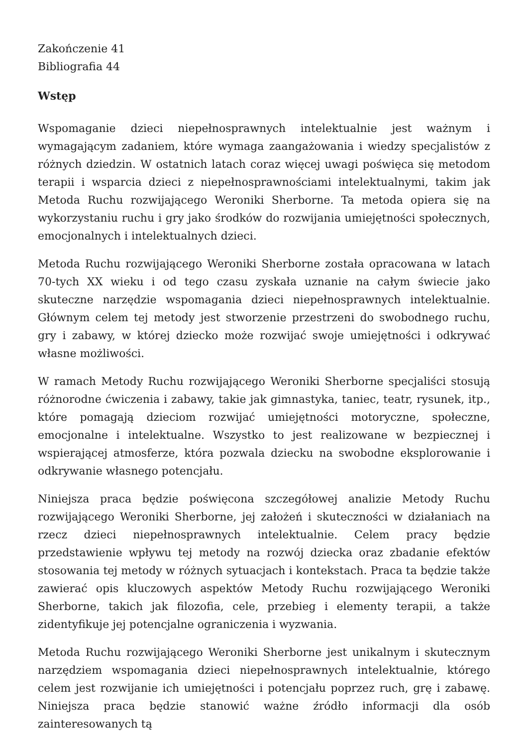Zakończenie 41
Bibliografia 44
Wstęp
Wspomaganie dzieci niepełnosprawnych intelektualnie jest ważnym i wymagającym zadaniem, które wymaga zaangażowania i wiedzy specjalistów z różnych dziedzin. W ostatnich latach coraz więcej uwagi poświęca się metodom terapii i wsparcia dzieci z niepełnosprawnościami intelektualnymi, takim jak Metoda Ruchu rozwijającego Weroniki Sherborne. Ta metoda opiera się na wykorzystaniu ruchu i gry jako środków do rozwijania umiejętności społecznych, emocjonalnych i intelektualnych dzieci.
Metoda Ruchu rozwijającego Weroniki Sherborne została opracowana w latach 70-tych XX wieku i od tego czasu zyskała uznanie na całym świecie jako skuteczne narzędzie wspomagania dzieci niepełnosprawnych intelektualnie. Głównym celem tej metody jest stworzenie przestrzeni do swobodnego ruchu, gry i zabawy, w której dziecko może rozwijać swoje umiejętności i odkrywać własne możliwości.
W ramach Metody Ruchu rozwijającego Weroniki Sherborne specjaliści stosują różnorodne ćwiczenia i zabawy, takie jak gimnastyka, taniec, teatr, rysunek, itp., które pomagają dzieciom rozwijać umiejętności motoryczne, społeczne, emocjonalne i intelektualne. Wszystko to jest realizowane w bezpiecznej i wspierającej atmosferze, która pozwala dziecku na swobodne eksplorowanie i odkrywanie własnego potencjału.
Niniejsza praca będzie poświęcona szczegółowej analizie Metody Ruchu rozwijającego Weroniki Sherborne, jej założeń i skuteczności w działaniach na rzecz dzieci niepełnosprawnych intelektualnie. Celem pracy będzie przedstawienie wpływu tej metody na rozwój dziecka oraz zbadanie efektów stosowania tej metody w różnych sytuacjach i kontekstach. Praca ta będzie także zawierać opis kluczowych aspektów Metody Ruchu rozwijającego Weroniki Sherborne, takich jak filozofia, cele, przebieg i elementy terapii, a także zidentyfikuje jej potencjalne ograniczenia i wyzwania.
Metoda Ruchu rozwijającego Weroniki Sherborne jest unikalnym i skutecznym narzędziem wspomagania dzieci niepełnosprawnych intelektualnie, którego celem jest rozwijanie ich umiejętności i potencjału poprzez ruch, grę i zabawę. Niniejsza praca będzie stanowić ważne źródło informacji dla osób zainteresowanych tą